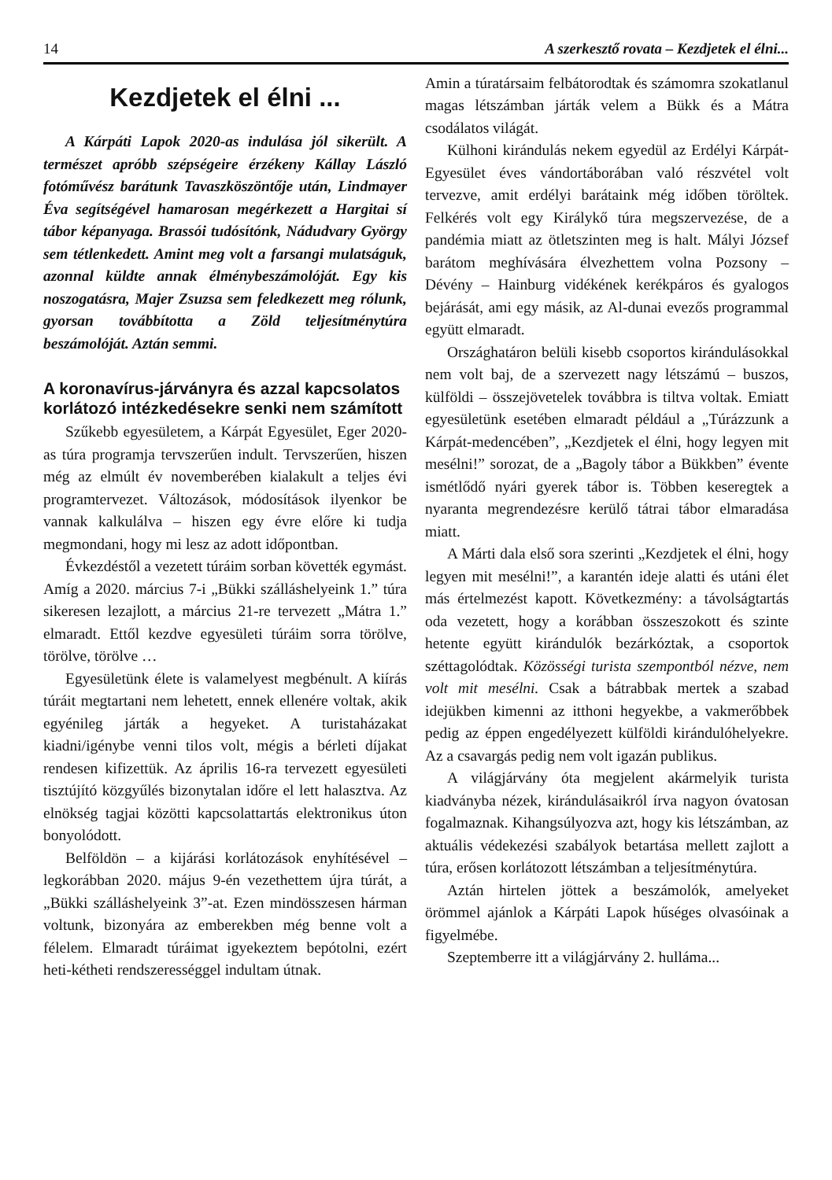14 A szerkesztő rovata – Kezdjetek el élni...
Kezdjetek el élni ...
A Kárpáti Lapok 2020-as indulása jól sikerült. A természet apróbb szépségeire érzékeny Kállay László fotóművész barátunk Tavaszköszöntője után, Lindmayer Éva segítségével hamarosan megérkezett a Hargitai sí tábor képanyaga. Brassói tudósítónk, Nádudvary György sem tétlenkedett. Amint meg volt a farsangi mulatságuk, azonnal küldte annak élménybeszámolóját. Egy kis noszogatásra, Majer Zsuzsa sem feledkezett meg rólunk, gyorsan továbbította a Zöld teljesítménytúra beszámolóját. Aztán semmi.
A koronavírus-járványra és azzal kapcsolatos korlátozó intézkedésekre senki nem számított
Szűkebb egyesületem, a Kárpát Egyesület, Eger 2020-as túra programja tervszerűen indult. Tervszerűen, hiszen még az elmúlt év novemberében kialakult a teljes évi programtervezet. Változások, módosítások ilyenkor be vannak kalkulálva – hiszen egy évre előre ki tudja megmondani, hogy mi lesz az adott időpontban.
Évkezdéstől a vezetett túráim sorban követték egymást. Amíg a 2020. március 7-i „Bükki szálláshelyeink 1.” túra sikeresen lezajlott, a március 21-re tervezett „Mátra 1.” elmaradt. Ettől kezdve egyesületi túráim sorra törölve, törölve, törölve …
Egyesületünk élete is valamelyest megbénult. A kiírás túráit megtartani nem lehetett, ennek ellenére voltak, akik egyénileg járták a hegyeket. A turistaházakat kiadni/igénybe venni tilos volt, mégis a bérleti díjakat rendesen kifizettük. Az április 16-ra tervezett egyesületi tisztújító közgyűlés bizonytalan időre el lett halasztva. Az elnökség tagjai közötti kapcsolattartás elektronikus úton bonyolódott.
Belföldön – a kijárási korlátozások enyhítésével – legkorábban 2020. május 9-én vezethettem újra túrát, a „Bükki szálláshelyeink 3”-at. Ezen mindösszesen hárman voltunk, bizonyára az emberekben még benne volt a félelem. Elmaradt túráimat igyekeztem bepótolni, ezért heti-kétheti rendszerességgel indultam útnak.
Amin a túratársaim felbátorodtak és számomra szokatlanul magas létszámban járták velem a Bükk és a Mátra csodálatos világát.
Külhoni kirándulás nekem egyedül az Erdélyi Kárpát-Egyesület éves vándortáborában való részvétel volt tervezve, amit erdélyi barátaink még időben töröltek. Felkérés volt egy Királykő túra megszervezése, de a pandémia miatt az ötletszinten meg is halt. Mályi József barátom meghívására élvezhettem volna Pozsony – Dévény – Hainburg vidékének kerékpáros és gyalogos bejárását, ami egy másik, az Al-dunai evezős programmal együtt elmaradt.
Országhatáron belüli kisebb csoportos kirándulásokkal nem volt baj, de a szervezett nagy létszámú – buszos, külföldi – összejövetelek továbbra is tiltva voltak. Emiatt egyesületünk esetében elmaradt például a „Túrázzunk a Kárpát-medencében”, „Kezdjetek el élni, hogy legyen mit mesélni!” sorozat, de a „Bagoly tábor a Bükkben” évente ismétlődő nyári gyerek tábor is. Többen keseregtek a nyaranta megrendezésre kerülő tátrai tábor elmaradása miatt.
A Márti dala első sora szerinti „Kezdjetek el élni, hogy legyen mit mesélni!”, a karantén ideje alatti és utáni élet más értelmezést kapott. Következmény: a távolságtartás oda vezetett, hogy a korábban összeszokott és szinte hetente együtt kirándulók bezárkóztak, a csoportok széttagolódtak. Közösségi turista szempontból nézve, nem volt mit mesélni. Csak a bátrabbak mertek a szabad idejükben kimenni az itthoni hegyekbe, a vakmerőbbek pedig az éppen engedélyezett külföldi kirándulóhelyekre. Az a csavargás pedig nem volt igazán publikus.
A világjárvány óta megjelent akármelyik turista kiadványba nézek, kirándulásaikról írva nagyon óvatosan fogalmaznak. Kihangsúlyozva azt, hogy kis létszámban, az aktuális védekezési szabályok betartása mellett zajlott a túra, erősen korlátozott létszámban a teljesítménytúra.
Aztán hirtelen jöttek a beszámolók, amelyeket örömmel ajánlok a Kárpáti Lapok hűséges olvasóinak a figyelmébe.
Szeptemberre itt a világjárvány 2. hulláma...